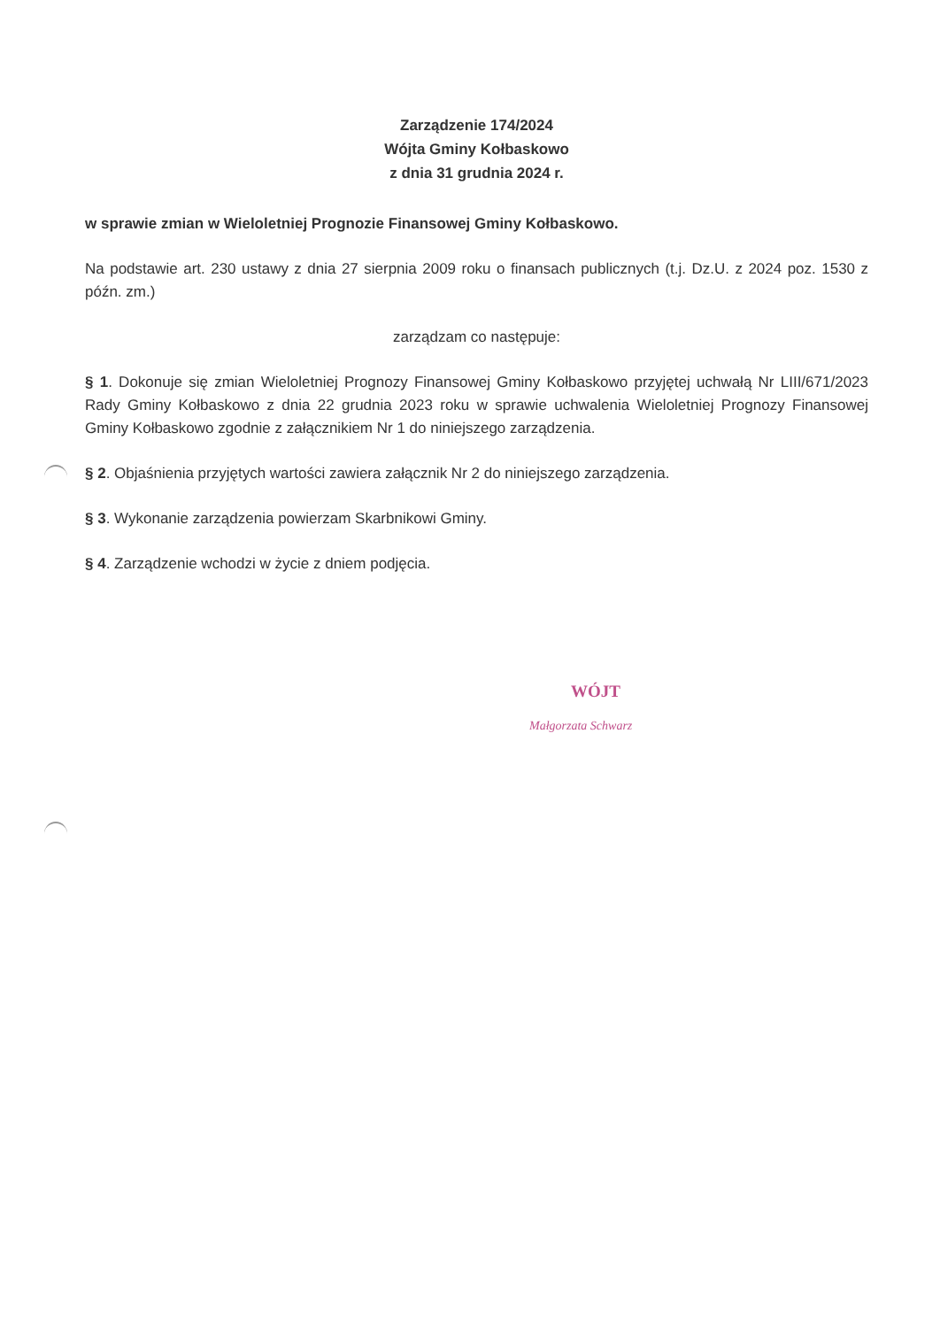Zarządzenie 174/2024
Wójta Gminy Kołbaskowo
z dnia 31 grudnia 2024 r.
w sprawie zmian w Wieloletniej Prognozie Finansowej Gminy Kołbaskowo.
Na podstawie art. 230 ustawy z dnia 27 sierpnia 2009 roku o finansach publicznych (t.j. Dz.U. z 2024 poz. 1530 z późn. zm.)
zarządzam co następuje:
§ 1. Dokonuje się zmian Wieloletniej Prognozy Finansowej Gminy Kołbaskowo przyjętej uchwałą Nr LIII/671/2023 Rady Gminy Kołbaskowo z dnia 22 grudnia 2023 roku w sprawie uchwalenia Wieloletniej Prognozy Finansowej Gminy Kołbaskowo zgodnie z załącznikiem Nr 1 do niniejszego zarządzenia.
§ 2. Objaśnienia przyjętych wartości zawiera załącznik Nr 2 do niniejszego zarządzenia.
§ 3. Wykonanie zarządzenia powierzam Skarbnikowi Gminy.
§ 4. Zarządzenie wchodzi w życie z dniem podjęcia.
WÓJT
Małgorzata Schwarz